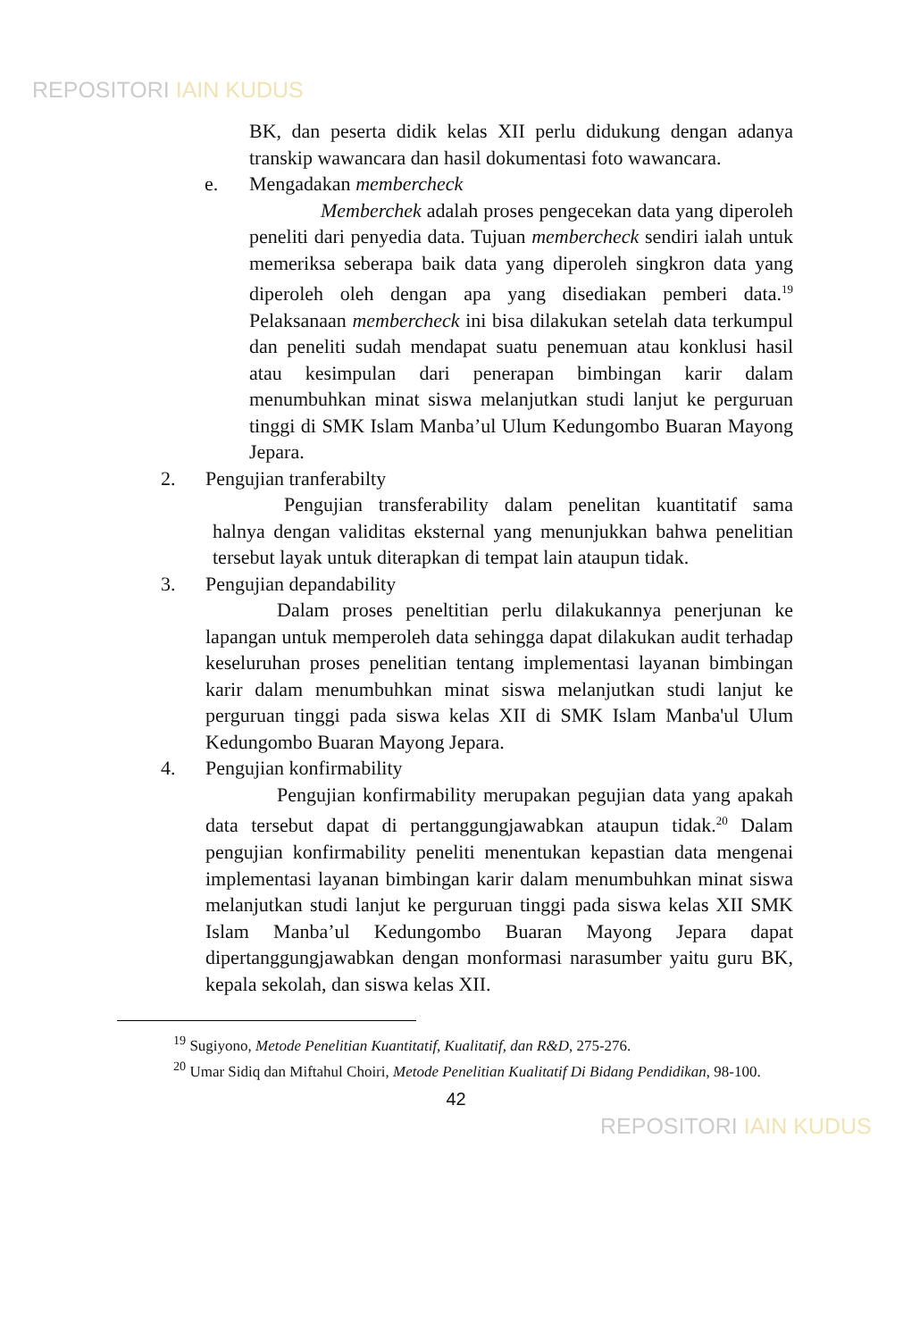REPOSITORI IAIN KUDUS
BK, dan peserta didik kelas XII perlu didukung dengan adanya transkip wawancara dan hasil dokumentasi foto wawancara.
e. Mengadakan membercheck
Memberchek adalah proses pengecekan data yang diperoleh peneliti dari penyedia data. Tujuan membercheck sendiri ialah untuk memeriksa seberapa baik data yang diperoleh singkron data yang diperoleh oleh dengan apa yang disediakan pemberi data.<sup>19</sup> Pelaksanaan membercheck ini bisa dilakukan setelah data terkumpul dan peneliti sudah mendapat suatu penemuan atau konklusi hasil atau kesimpulan dari penerapan bimbingan karir dalam menumbuhkan minat siswa melanjutkan studi lanjut ke perguruan tinggi di SMK Islam Manba’ul Ulum Kedungombo Buaran Mayong Jepara.
2. Pengujian tranferabilty
Pengujian transferability dalam penelitan kuantitatif sama halnya dengan validitas eksternal yang menunjukkan bahwa penelitian tersebut layak untuk diterapkan di tempat lain ataupun tidak.
3. Pengujian depandability
Dalam proses peneltitian perlu dilakukannya penerjunan ke lapangan untuk memperoleh data sehingga dapat dilakukan audit terhadap keseluruhan proses penelitian tentang implementasi layanan bimbingan karir dalam menumbuhkan minat siswa melanjutkan studi lanjut ke perguruan tinggi pada siswa kelas XII di SMK Islam Manba'ul Ulum Kedungombo Buaran Mayong Jepara.
4. Pengujian konfirmability
Pengujian konfirmability merupakan pegujian data yang apakah data tersebut dapat di pertanggungjawabkan ataupun tidak.<sup>20</sup> Dalam pengujian konfirmability peneliti menentukan kepastian data mengenai implementasi layanan bimbingan karir dalam menumbuhkan minat siswa melanjutkan studi lanjut ke perguruan tinggi pada siswa kelas XII SMK Islam Manba’ul Kedungombo Buaran Mayong Jepara dapat dipertanggungjawabkan dengan monformasi narasumber yaitu guru BK, kepala sekolah, dan siswa kelas XII.
<sup>19</sup> Sugiyono, Metode Penelitian Kuantitatif, Kualitatif, dan R&D, 275-276.
<sup>20</sup> Umar Sidiq dan Miftahul Choiri, Metode Penelitian Kualitatif Di Bidang Pendidikan, 98-100.
42
REPOSITORI IAIN KUDUS